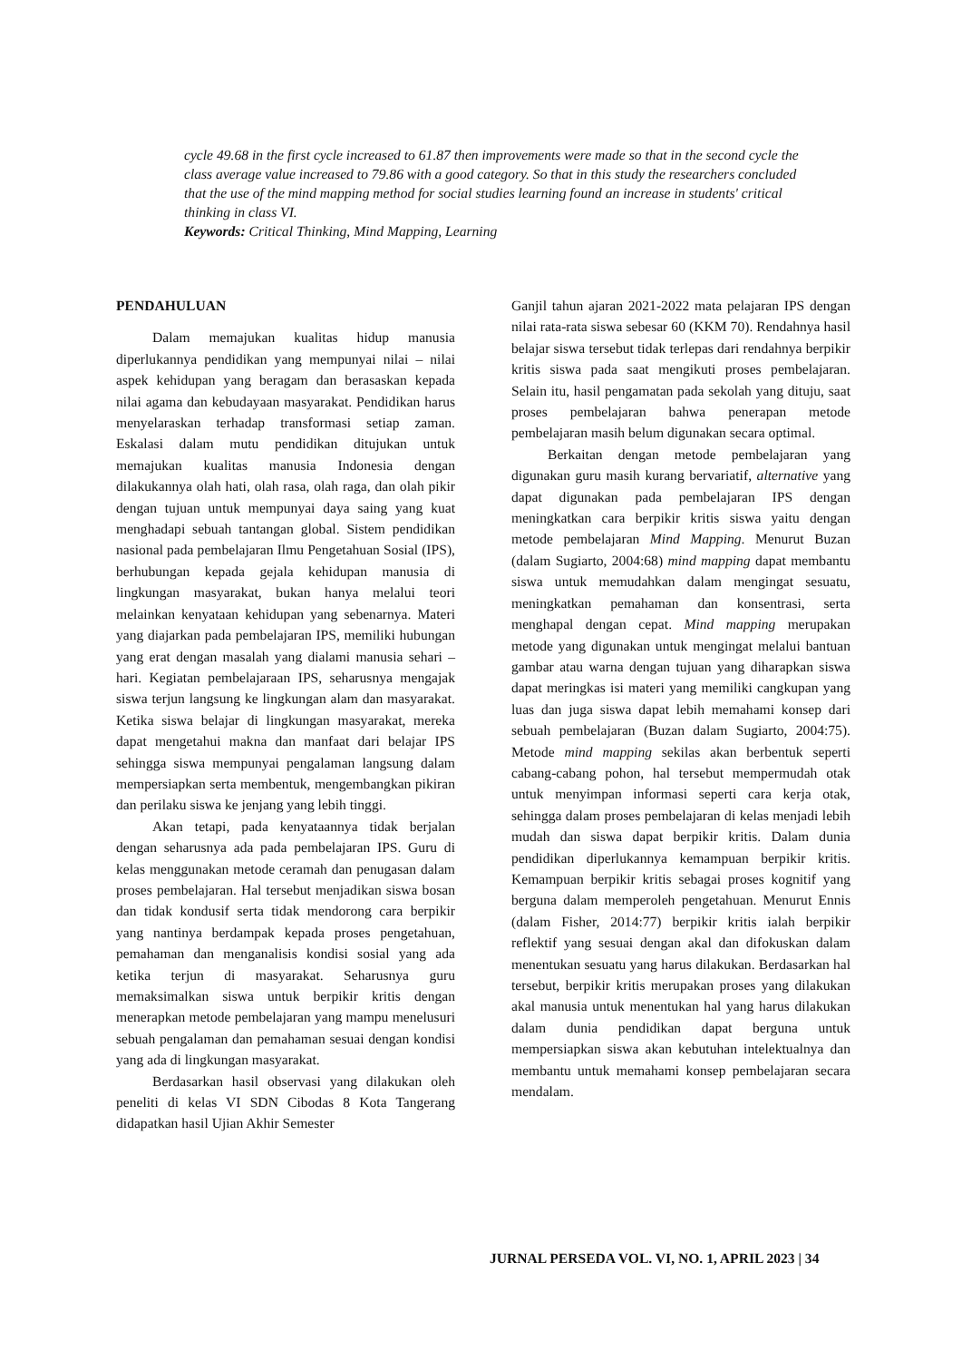cycle 49.68 in the first cycle increased to 61.87 then improvements were made so that in the second cycle the class average value increased to 79.86 with a good category. So that in this study the researchers concluded that the use of the mind mapping method for social studies learning found an increase in students' critical thinking in class VI.
Keywords: Critical Thinking, Mind Mapping, Learning
PENDAHULUAN
Dalam memajukan kualitas hidup manusia diperlukannya pendidikan yang mempunyai nilai – nilai aspek kehidupan yang beragam dan berasaskan kepada nilai agama dan kebudayaan masyarakat. Pendidikan harus menyelaraskan terhadap transformasi setiap zaman. Eskalasi dalam mutu pendidikan ditujukan untuk memajukan kualitas manusia Indonesia dengan dilakukannya olah hati, olah rasa, olah raga, dan olah pikir dengan tujuan untuk mempunyai daya saing yang kuat menghadapi sebuah tantangan global. Sistem pendidikan nasional pada pembelajaran Ilmu Pengetahuan Sosial (IPS), berhubungan kepada gejala kehidupan manusia di lingkungan masyarakat, bukan hanya melalui teori melainkan kenyataan kehidupan yang sebenarnya. Materi yang diajarkan pada pembelajaran IPS, memiliki hubungan yang erat dengan masalah yang dialami manusia sehari – hari. Kegiatan pembelajaraan IPS, seharusnya mengajak siswa terjun langsung ke lingkungan alam dan masyarakat. Ketika siswa belajar di lingkungan masyarakat, mereka dapat mengetahui makna dan manfaat dari belajar IPS sehingga siswa mempunyai pengalaman langsung dalam mempersiapkan serta membentuk, mengembangkan pikiran dan perilaku siswa ke jenjang yang lebih tinggi.
Akan tetapi, pada kenyataannya tidak berjalan dengan seharusnya ada pada pembelajaran IPS. Guru di kelas menggunakan metode ceramah dan penugasan dalam proses pembelajaran. Hal tersebut menjadikan siswa bosan dan tidak kondusif serta tidak mendorong cara berpikir yang nantinya berdampak kepada proses pengetahuan, pemahaman dan menganalisis kondisi sosial yang ada ketika terjun di masyarakat. Seharusnya guru memaksimalkan siswa untuk berpikir kritis dengan menerapkan metode pembelajaran yang mampu menelusuri sebuah pengalaman dan pemahaman sesuai dengan kondisi yang ada di lingkungan masyarakat.
Berdasarkan hasil observasi yang dilakukan oleh peneliti di kelas VI SDN Cibodas 8 Kota Tangerang didapatkan hasil Ujian Akhir Semester
Ganjil tahun ajaran 2021-2022 mata pelajaran IPS dengan nilai rata-rata siswa sebesar 60 (KKM 70). Rendahnya hasil belajar siswa tersebut tidak terlepas dari rendahnya berpikir kritis siswa pada saat mengikuti proses pembelajaran. Selain itu, hasil pengamatan pada sekolah yang dituju, saat proses pembelajaran bahwa penerapan metode pembelajaran masih belum digunakan secara optimal.
Berkaitan dengan metode pembelajaran yang digunakan guru masih kurang bervariatif, alternative yang dapat digunakan pada pembelajaran IPS dengan meningkatkan cara berpikir kritis siswa yaitu dengan metode pembelajaran Mind Mapping. Menurut Buzan (dalam Sugiarto, 2004:68) mind mapping dapat membantu siswa untuk memudahkan dalam mengingat sesuatu, meningkatkan pemahaman dan konsentrasi, serta menghapal dengan cepat. Mind mapping merupakan metode yang digunakan untuk mengingat melalui bantuan gambar atau warna dengan tujuan yang diharapkan siswa dapat meringkas isi materi yang memiliki cangkupan yang luas dan juga siswa dapat lebih memahami konsep dari sebuah pembelajaran (Buzan dalam Sugiarto, 2004:75). Metode mind mapping sekilas akan berbentuk seperti cabang-cabang pohon, hal tersebut mempermudah otak untuk menyimpan informasi seperti cara kerja otak, sehingga dalam proses pembelajaran di kelas menjadi lebih mudah dan siswa dapat berpikir kritis. Dalam dunia pendidikan diperlukannya kemampuan berpikir kritis. Kemampuan berpikir kritis sebagai proses kognitif yang berguna dalam memperoleh pengetahuan. Menurut Ennis (dalam Fisher, 2014:77) berpikir kritis ialah berpikir reflektif yang sesuai dengan akal dan difokuskan dalam menentukan sesuatu yang harus dilakukan. Berdasarkan hal tersebut, berpikir kritis merupakan proses yang dilakukan akal manusia untuk menentukan hal yang harus dilakukan dalam dunia pendidikan dapat berguna untuk mempersiapkan siswa akan kebutuhan intelektualnya dan membantu untuk memahami konsep pembelajaran secara mendalam.
JURNAL PERSEDA VOL. VI, NO. 1, APRIL 2023 | 34